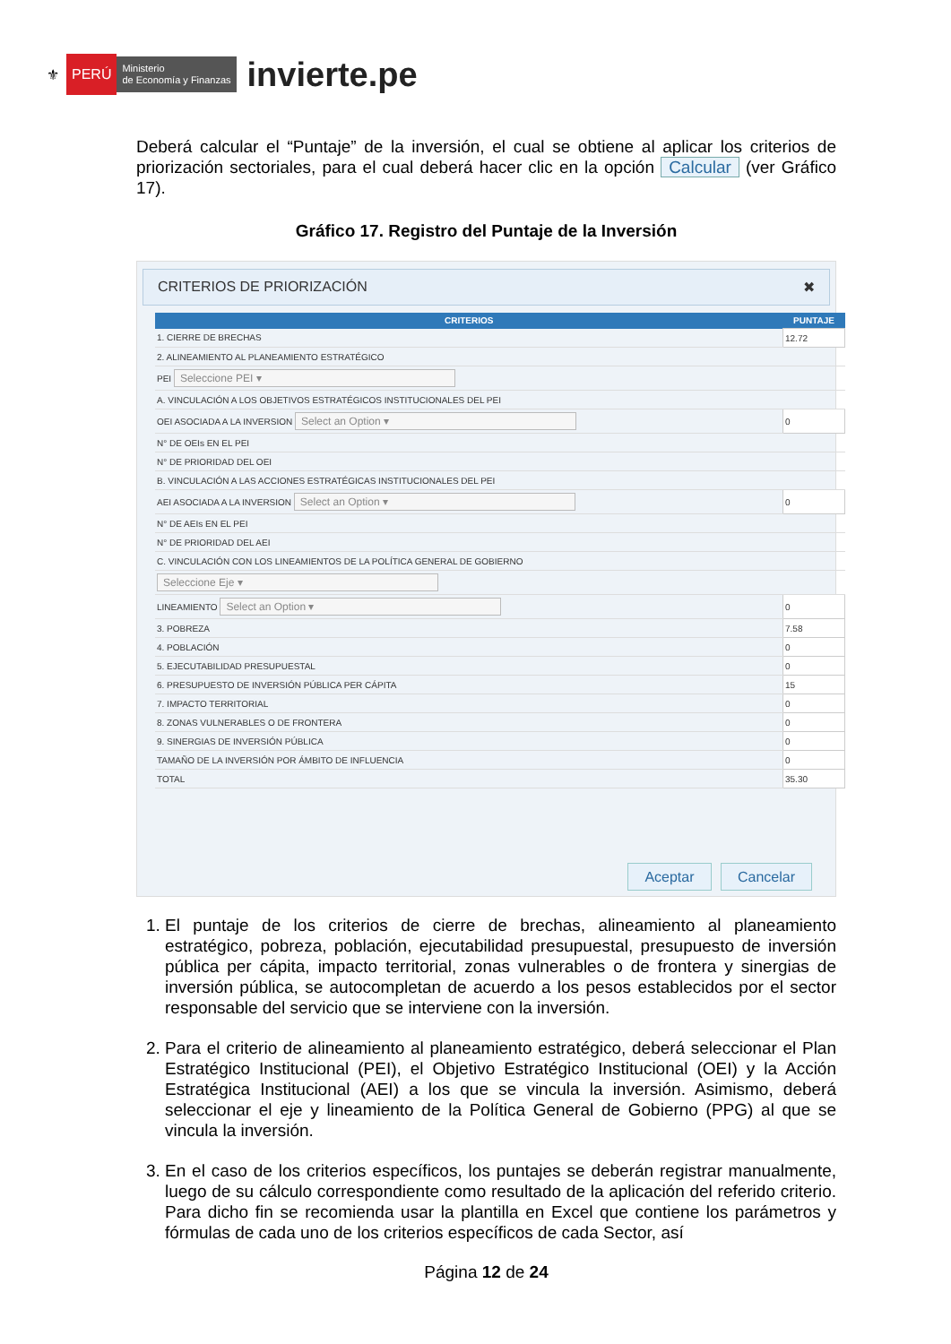⚜ PERÚ Ministerio
de Economía y Finanzas invierte.pe
Deberá calcular el “Puntaje” de la inversión, el cual se obtiene al aplicar los criterios de priorización sectoriales, para el cual deberá hacer clic en la opción Calcular (ver Gráfico 17).
Gráfico 17. Registro del Puntaje de la Inversión
CRITERIOS DE PRIORIZACIÓN ✖
| CRITERIOS | PUNTAJE |
| --- | --- |
| 1. CIERRE DE BRECHAS | 12.72 |
| 2. ALINEAMIENTO AL PLANEAMIENTO ESTRATÉGICO | |
| PEI Seleccione PEI ▾ | |
| A. VINCULACIÓN A LOS OBJETIVOS ESTRATÉGICOS INSTITUCIONALES DEL PEI | |
| OEI ASOCIADA A LA INVERSION Select an Option ▾ | 0 |
| N° DE OEIs EN EL PEI | |
| N° DE PRIORIDAD DEL OEI | |
| B. VINCULACIÓN A LAS ACCIONES ESTRATÉGICAS INSTITUCIONALES DEL PEI | |
| AEI ASOCIADA A LA INVERSION Select an Option ▾ | 0 |
| N° DE AEIs EN EL PEI | |
| N° DE PRIORIDAD DEL AEI | |
| C. VINCULACIÓN CON LOS LINEAMIENTOS DE LA POLÍTICA GENERAL DE GOBIERNO | |
| Seleccione Eje ▾ | |
| LINEAMIENTO Select an Option ▾ | 0 |
| 3. POBREZA | 7.58 |
| 4. POBLACIÓN | 0 |
| 5. EJECUTABILIDAD PRESUPUESTAL | 0 |
| 6. PRESUPUESTO DE INVERSIÓN PÚBLICA PER CÁPITA | 15 |
| 7. IMPACTO TERRITORIAL | 0 |
| 8. ZONAS VULNERABLES O DE FRONTERA | 0 |
| 9. SINERGIAS DE INVERSIÓN PÚBLICA | 0 |
| TAMAÑO DE LA INVERSIÓN POR ÁMBITO DE INFLUENCIA | 0 |
| TOTAL | 35.30 |
Aceptar Cancelar
1. El puntaje de los criterios de cierre de brechas, alineamiento al planeamiento estratégico, pobreza, población, ejecutabilidad presupuestal, presupuesto de inversión pública per cápita, impacto territorial, zonas vulnerables o de frontera y sinergias de inversión pública, se autocompletan de acuerdo a los pesos establecidos por el sector responsable del servicio que se interviene con la inversión.
2. Para el criterio de alineamiento al planeamiento estratégico, deberá seleccionar el Plan Estratégico Institucional (PEI), el Objetivo Estratégico Institucional (OEI) y la Acción Estratégica Institucional (AEI) a los que se vincula la inversión. Asimismo, deberá seleccionar el eje y lineamiento de la Política General de Gobierno (PPG) al que se vincula la inversión.
3. En el caso de los criterios específicos, los puntajes se deberán registrar manualmente, luego de su cálculo correspondiente como resultado de la aplicación del referido criterio. Para dicho fin se recomienda usar la plantilla en Excel que contiene los parámetros y fórmulas de cada uno de los criterios específicos de cada Sector, así
Página 12 de 24